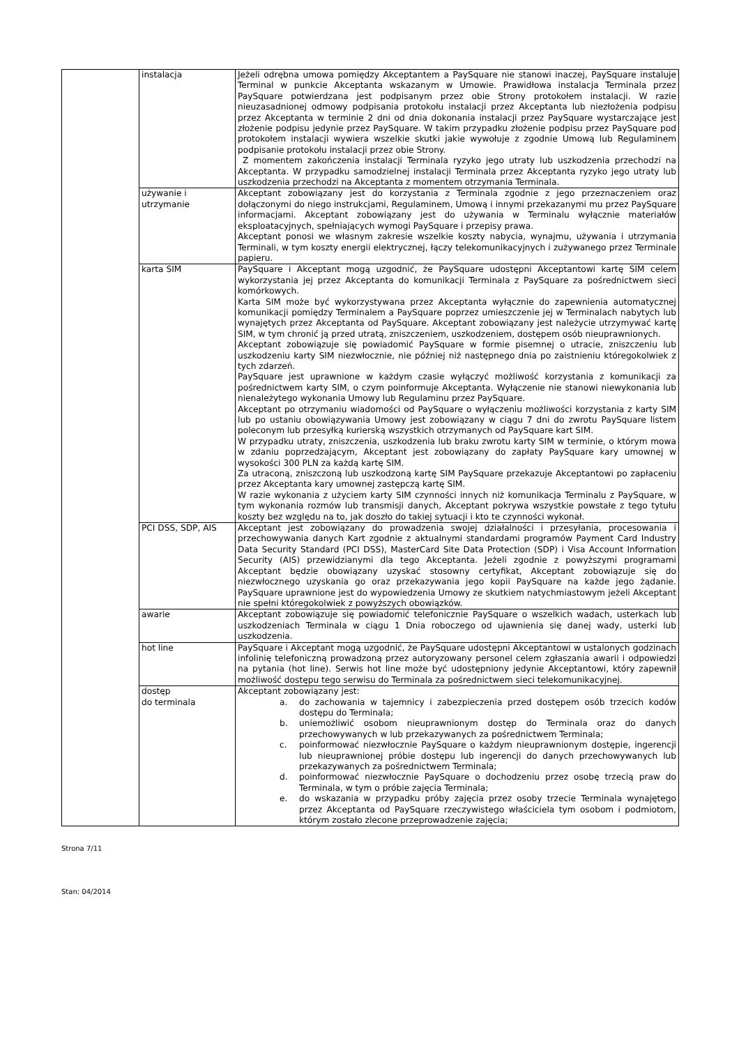| | instalacja | Jeżeli odrębna umowa pomiędzy Akceptantem a PaySquare nie stanowi inaczej, PaySquare instaluje Terminal w punkcie Akceptanta wskazanym w Umowie. Prawidłowa instalacja Terminala przez PaySquare potwierdzana jest podpisanym przez obie Strony protokołem instalacji. W razie nieuzasadnionej odmowy podpisania protokołu instalacji przez Akceptanta lub niezłożenia podpisu przez Akceptanta w terminie 2 dni od dnia dokonania instalacji przez PaySquare wystarczające jest złożenie podpisu jedynie przez PaySquare. W takim przypadku złożenie podpisu przez PaySquare pod protokołem instalacji wywiera wszelkie skutki jakie wywołuje z zgodnie Umową lub Regulaminem podpisanie protokołu instalacji przez obie Strony. Z momentem zakończenia instalacji Terminala ryzyko jego utraty lub uszkodzenia przechodzi na Akceptanta. W przypadku samodzielnej instalacji Terminala przez Akceptanta ryzyko jego utraty lub uszkodzenia przechodzi na Akceptanta z momentem otrzymania Terminala. |
| | używanie i utrzymanie | Akceptant zobowiązany jest do korzystania z Terminala zgodnie z jego przeznaczeniem oraz dołączonymi do niego instrukcjami, Regulaminem, Umową i innymi przekazanymi mu przez PaySquare informacjami. Akceptant zobowiązany jest do używania w Terminalu wyłącznie materiałów eksploatacyjnych, spełniających wymogi PaySquare i przepisy prawa. Akceptant ponosi we własnym zakresie wszelkie koszty nabycia, wynajmu, używania i utrzymania Terminali, w tym koszty energii elektrycznej, łączy telekomunikacyjnych i zużywanego przez Terminale papieru. |
| | karta SIM | PaySquare i Akceptant mogą uzgodnić, że PaySquare udostępni Akceptantowi kartę SIM celem wykorzystania jej przez Akceptanta do komunikacji Terminala z PaySquare za pośrednictwem sieci komórkowych. Karta SIM może być wykorzystywana przez Akceptanta wyłącznie do zapewnienia automatycznej komunikacji pomiędzy Terminalem a PaySquare poprzez umieszczenie jej w Terminalach nabytych lub wynajętych przez Akceptanta od PaySquare. Akceptant zobowiązany jest należycie utrzymywać kartę SIM, w tym chronić ją przed utratą, zniszczeniem, uszkodzeniem, dostępem osób nieuprawnionych. Akceptant zobowiązuje się powiadomić PaySquare w formie pisemnej o utracie, zniszczeniu lub uszkodzeniu karty SIM niezwłocznie, nie później niż następnego dnia po zaistnieniu któregokolwiek z tych zdarzeń. PaySquare jest uprawnione w każdym czasie wyłączyć możliwość korzystania z komunikacji za pośrednictwem karty SIM, o czym poinformuje Akceptanta. Wyłączenie nie stanowi niewykonania lub nienależytego wykonania Umowy lub Regulaminu przez PaySquare. Akceptant po otrzymaniu wiadomości od PaySquare o wyłączeniu możliwości korzystania z karty SIM lub po ustaniu obowiązywania Umowy jest zobowiązany w ciągu 7 dni do zwrotu PaySquare listem poleconym lub przesyłką kurierską wszystkich otrzymanych od PaySquare kart SIM. W przypadku utraty, zniszczenia, uszkodzenia lub braku zwrotu karty SIM w terminie, o którym mowa w zdaniu poprzedzającym, Akceptant jest zobowiązany do zapłaty PaySquare kary umownej w wysokości 300 PLN za każdą kartę SIM. Za utraconą, zniszczoną lub uszkodzoną kartę SIM PaySquare przekazuje Akceptantowi po zapłaceniu przez Akceptanta kary umownej zastępczą kartę SIM. W razie wykonania z użyciem karty SIM czynności innych niż komunikacja Terminalu z PaySquare, w tym wykonania rozmów lub transmisji danych, Akceptant pokrywa wszystkie powstałe z tego tytułu koszty bez względu na to, jak doszło do takiej sytuacji i kto te czynności wykonał. |
| | PCI DSS, SDP, AIS | Akceptant jest zobowiązany do prowadzenia swojej działalności i przesyłania, procesowania i przechowywania danych Kart zgodnie z aktualnymi standardami programów Payment Card Industry Data Security Standard (PCI DSS), MasterCard Site Data Protection (SDP) i Visa Account Information Security (AIS) przewidzianymi dla tego Akceptanta. Jeżeli zgodnie z powyższymi programami Akceptant będzie obowiązany uzyskać stosowny certyfikat, Akceptant zobowiązuje się do niezwłocznego uzyskania go oraz przekazywania jego kopii PaySquare na każde jego żądanie. PaySquare uprawnione jest do wypowiedzenia Umowy ze skutkiem natychmiastowym jeżeli Akceptant nie spełni któregokolwiek z powyższych obowiązków. |
| | awarie | Akceptant zobowiązuje się powiadomić telefonicznie PaySquare o wszelkich wadach, usterkach lub uszkodzeniach Terminala w ciągu 1 Dnia roboczego od ujawnienia się danej wady, usterki lub uszkodzenia. |
| | hot line | PaySquare i Akceptant mogą uzgodnić, że PaySquare udostępni Akceptantowi w ustalonych godzinach infolinię telefoniczną prowadzoną przez autoryzowany personel celem zgłaszania awarii i odpowiedzi na pytania (hot line). Serwis hot line może być udostępniony jedynie Akceptantowi, który zapewnił możliwość dostępu tego serwisu do Terminala za pośrednictwem sieci telekomunikacyjnej. |
| | dostęp do terminala | Akceptant zobowiązany jest: a. do zachowania w tajemnicy i zabezpieczenia przed dostępem osób trzecich kodów dostępu do Terminala; b. uniemożliwić osobom nieuprawnionym dostęp do Terminala oraz do danych przechowywanych w lub przekazywanych za pośrednictwem Terminala; c. poinformować niezwłocznie PaySquare o każdym nieuprawnionym dostępie, ingerencji lub nieuprawnionej próbie dostępu lub ingerencji do danych przechowywanych lub przekazywanych za pośrednictwem Terminala; d. poinformować niezwłocznie PaySquare o dochodzeniu przez osobę trzecią praw do Terminala, w tym o próbie zajęcia Terminala; e. do wskazania w przypadku próby zajęcia przez osoby trzecie Terminala wynajętego przez Akceptanta od PaySquare rzeczywistego właściciela tym osobom i podmiotom, którym zostało zlecone przeprowadzenie zajęcia; |
Strona 7/11
Stan: 04/2014